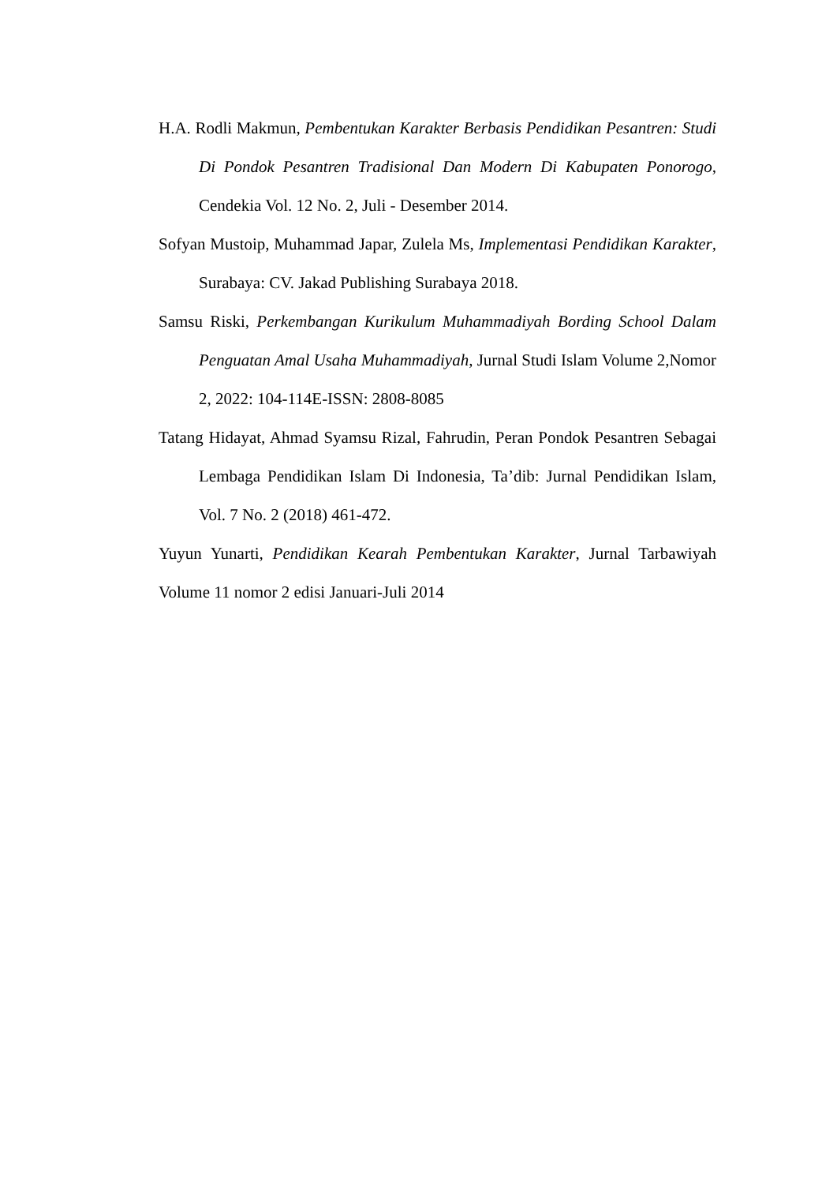H.A. Rodli Makmun, Pembentukan Karakter Berbasis Pendidikan Pesantren: Studi Di Pondok Pesantren Tradisional Dan Modern Di Kabupaten Ponorogo, Cendekia Vol. 12 No. 2, Juli - Desember 2014.
Sofyan Mustoip, Muhammad Japar, Zulela Ms, Implementasi Pendidikan Karakter, Surabaya: CV. Jakad Publishing Surabaya 2018.
Samsu Riski, Perkembangan Kurikulum Muhammadiyah Bording School Dalam Penguatan Amal Usaha Muhammadiyah, Jurnal Studi Islam Volume 2,Nomor 2, 2022: 104-114E-ISSN: 2808-8085
Tatang Hidayat, Ahmad Syamsu Rizal, Fahrudin, Peran Pondok Pesantren Sebagai Lembaga Pendidikan Islam Di Indonesia, Ta’dib: Jurnal Pendidikan Islam, Vol. 7 No. 2 (2018) 461-472.
Yuyun Yunarti, Pendidikan Kearah Pembentukan Karakter, Jurnal Tarbawiyah Volume 11 nomor 2 edisi Januari-Juli 2014